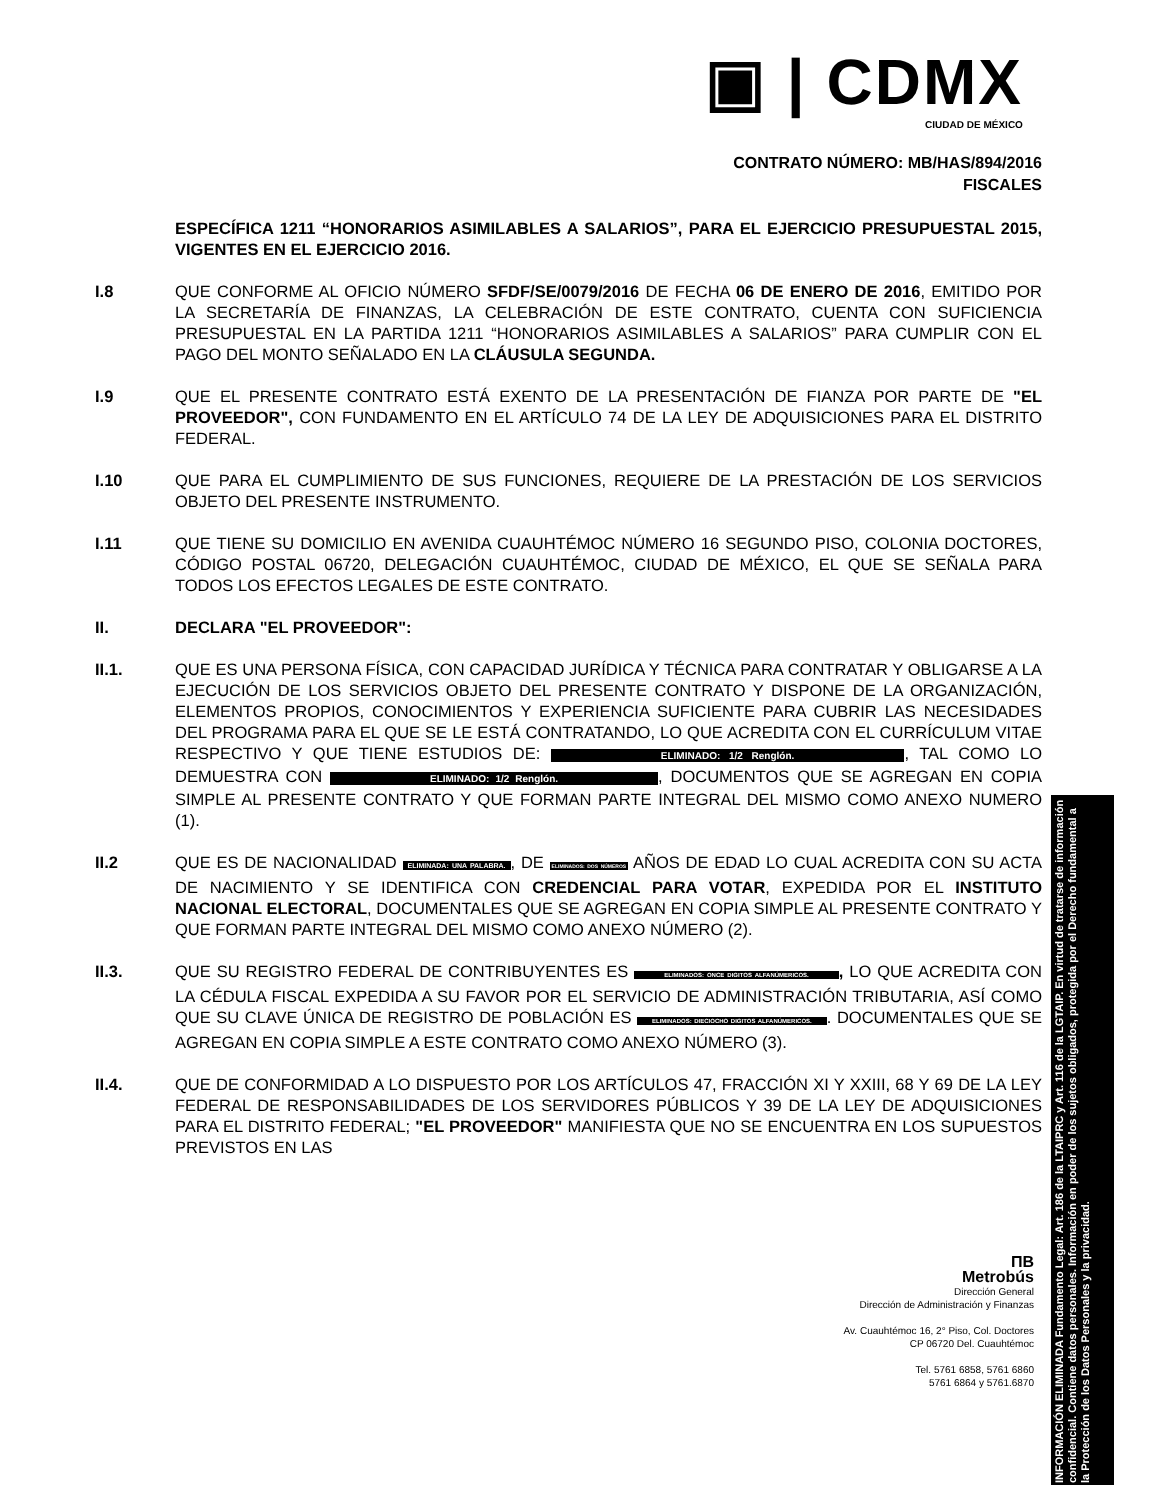▣ | CDMX
CIUDAD DE MÉXICO
CONTRATO NÚMERO: MB/HAS/894/2016
FISCALES
ESPECÍFICA 1211 “HONORARIOS ASIMILABLES A SALARIOS”, PARA EL EJERCICIO PRESUPUESTAL 2015, VIGENTES EN EL EJERCICIO 2016.
I.8 QUE CONFORME AL OFICIO NÚMERO SFDF/SE/0079/2016 DE FECHA 06 DE ENERO DE 2016, EMITIDO POR LA SECRETARÍA DE FINANZAS, LA CELEBRACIÓN DE ESTE CONTRATO, CUENTA CON SUFICIENCIA PRESUPUESTAL EN LA PARTIDA 1211 “HONORARIOS ASIMILABLES A SALARIOS” PARA CUMPLIR CON EL PAGO DEL MONTO SEÑALADO EN LA CLÁUSULA SEGUNDA.
I.9 QUE EL PRESENTE CONTRATO ESTÁ EXENTO DE LA PRESENTACIÓN DE FIANZA POR PARTE DE "EL PROVEEDOR", CON FUNDAMENTO EN EL ARTÍCULO 74 DE LA LEY DE ADQUISICIONES PARA EL DISTRITO FEDERAL.
I.10 QUE PARA EL CUMPLIMIENTO DE SUS FUNCIONES, REQUIERE DE LA PRESTACIÓN DE LOS SERVICIOS OBJETO DEL PRESENTE INSTRUMENTO.
I.11 QUE TIENE SU DOMICILIO EN AVENIDA CUAUHTÉMOC NÚMERO 16 SEGUNDO PISO, COLONIA DOCTORES, CÓDIGO POSTAL 06720, DELEGACIÓN CUAUHTÉMOC, CIUDAD DE MÉXICO, EL QUE SE SEÑALA PARA TODOS LOS EFECTOS LEGALES DE ESTE CONTRATO.
II. DECLARA "EL PROVEEDOR":
II.1. QUE ES UNA PERSONA FÍSICA, CON CAPACIDAD JURÍDICA Y TÉCNICA PARA CONTRATAR Y OBLIGARSE A LA EJECUCIÓN DE LOS SERVICIOS OBJETO DEL PRESENTE CONTRATO Y DISPONE DE LA ORGANIZACIÓN, ELEMENTOS PROPIOS, CONOCIMIENTOS Y EXPERIENCIA SUFICIENTE PARA CUBRIR LAS NECESIDADES DEL PROGRAMA PARA EL QUE SE LE ESTÁ CONTRATANDO, LO QUE ACREDITA CON EL CURRÍCULUM VITAE RESPECTIVO Y QUE TIENE ESTUDIOS DE: ELIMINADO: 1/2 Renglón., TAL COMO LO DEMUESTRA CON ELIMINADO: 1/2 Renglón., DOCUMENTOS QUE SE AGREGAN EN COPIA SIMPLE AL PRESENTE CONTRATO Y QUE FORMAN PARTE INTEGRAL DEL MISMO COMO ANEXO NUMERO (1).
II.2 QUE ES DE NACIONALIDAD ELIMINADA: UNA PALABRA., DE ELIMINADOS: DOS NÚMEROS AÑOS DE EDAD LO CUAL ACREDITA CON SU ACTA DE NACIMIENTO Y SE IDENTIFICA CON CREDENCIAL PARA VOTAR, EXPEDIDA POR EL INSTITUTO NACIONAL ELECTORAL, DOCUMENTALES QUE SE AGREGAN EN COPIA SIMPLE AL PRESENTE CONTRATO Y QUE FORMAN PARTE INTEGRAL DEL MISMO COMO ANEXO NÚMERO (2).
II.3. QUE SU REGISTRO FEDERAL DE CONTRIBUYENTES ES ELIMINADOS: ONCE DIGITOS ALFANÚMERICOS., LO QUE ACREDITA CON LA CÉDULA FISCAL EXPEDIDA A SU FAVOR POR EL SERVICIO DE ADMINISTRACIÓN TRIBUTARIA, ASÍ COMO QUE SU CLAVE ÚNICA DE REGISTRO DE POBLACIÓN ES ELIMINADOS: DIECIOCHO DIGITOS ALFANÚMERICOS.. DOCUMENTALES QUE SE AGREGAN EN COPIA SIMPLE A ESTE CONTRATO COMO ANEXO NÚMERO (3).
II.4. QUE DE CONFORMIDAD A LO DISPUESTO POR LOS ARTÍCULOS 47, FRACCIÓN XI Y XXIII, 68 Y 69 DE LA LEY FEDERAL DE RESPONSABILIDADES DE LOS SERVIDORES PÚBLICOS Y 39 DE LA LEY DE ADQUISICIONES PARA EL DISTRITO FEDERAL; "EL PROVEEDOR" MANIFIESTA QUE NO SE ENCUENTRA EN LOS SUPUESTOS PREVISTOS EN LAS
INFORMACIÓN ELIMINADA Fundamento Legal: Art. 186 de la LTAIPRC y Art. 116 de la LGTAIP. En virtud de tratarse de información confidencial. Contiene datos personales. Información en poder de los sujetos obligados, protegida por el Derecho fundamental a la Protección de los Datos Personales y la privacidad.
ΠB
Metrobús
Dirección General
Dirección de Administración y Finanzas
Av. Cuauhtémoc 16, 2° Piso, Col. Doctores
CP 06720 Del. Cuauhtémoc
Tel. 5761 6858, 5761 6860
5761 6864 y 5761.6870